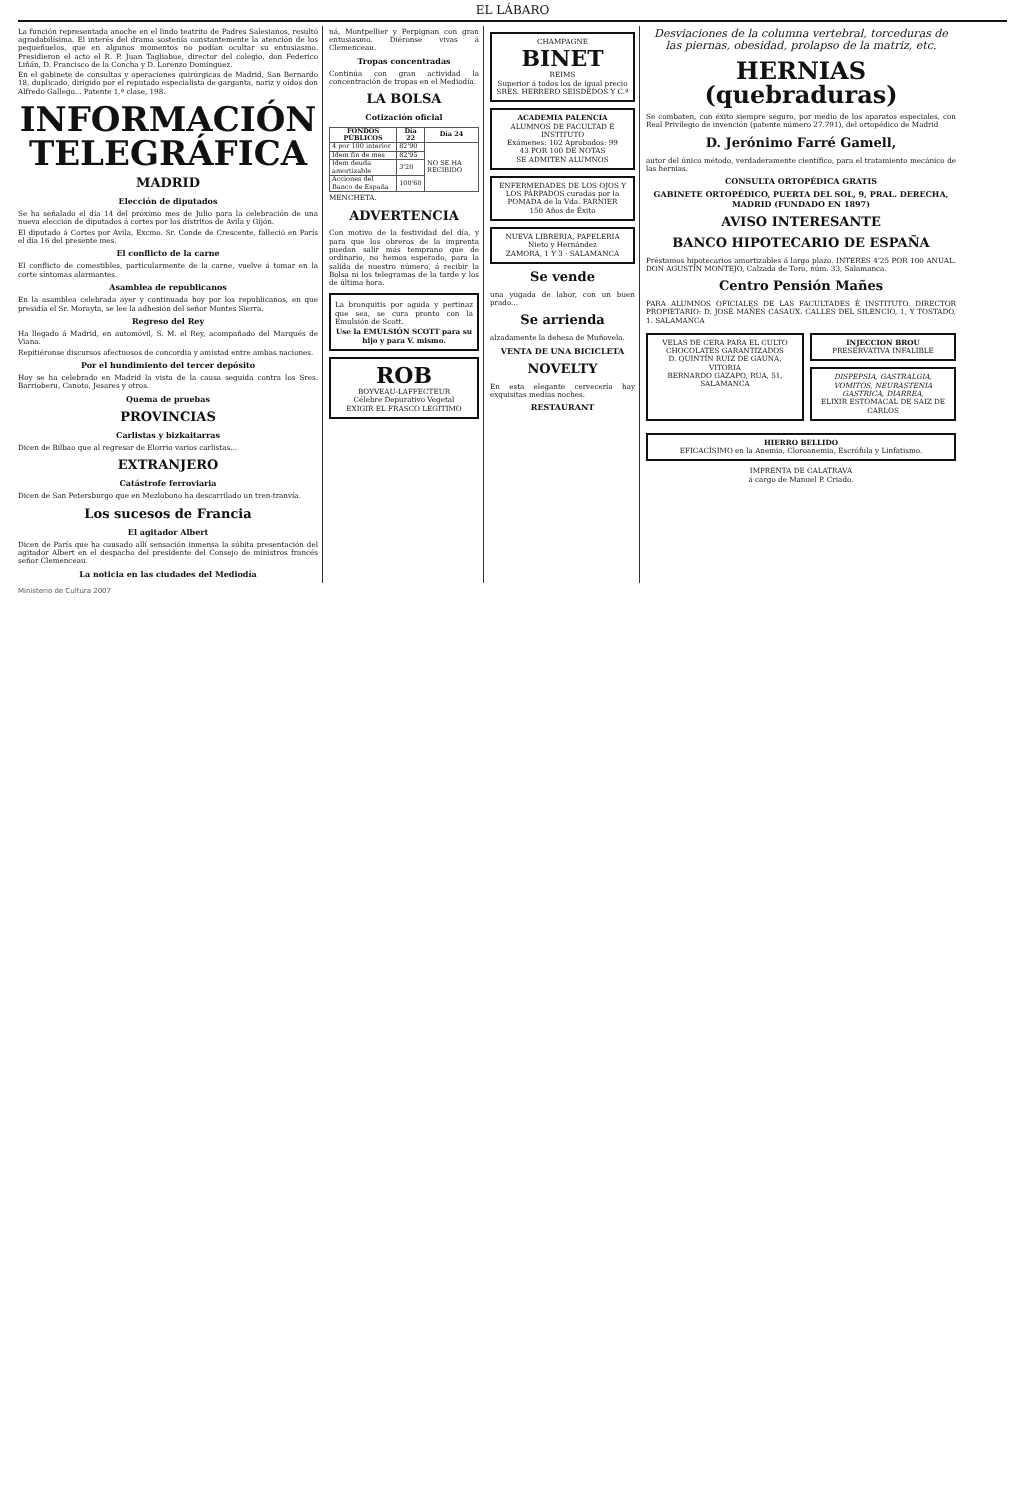EL LÁBARO
La función representada anoche en el lindo teatrito de Padres Salesianos, resultó agradabilísima. El interés del drama sostenía constantemente la atención de los pequeñuelos, que en algunos momentos no podían ocultar su entusiasmo. Presidieron el acto el R. P. Juan Tagliabue, director del colegio, don Federico Liñán, D. Francisco de la Concha y D. Lorenzo Domínguez.
En el gabinete de consultas y operaciones quirúrgicas de Madrid, San Bernardo 18, duplicado, dirigido por el reputado especialista de garganta, nariz y oídos don Alfredo Gallego... Patente 1.ª clase, 198.
INFORMACIÓN TELEGRÁFICA
MADRID
Elección de diputados
Se ha señalado el día 14 del próximo mes de Julio para la celebración de una nueva elección de diputados á cortes por los distritos de Avila y Gijón.
El diputado á Cortes por Avila, Excmo. Sr. Conde de Crescente, falleció en París el día 16 del presente mes.
El conflicto de la carne
El conflicto de comestibles, particularmente de la carne, vuelve á tomar en la corte síntomas alarmantes.
Asamblea de republicanos
En la asamblea celebrada ayer y continuada hoy por los republicanos, en que presidía el Sr. Morayta, se lee la adhesión del señor Montes Sierra.
Regreso del Rey
Ha llegado á Madrid, en automóvil, S. M. el Rey, acompañado del Marqués de Viana.
Repitiéronse discursos afectuosos de concordia y amistad entre ambas naciones.
Por el hundimiento del tercer depósito
Hoy se ha celebrado en Madrid la vista de la causa seguida contra los Sres. Barrioberu, Canoto, Jesares y otros.
Quema de pruebas
PROVINCIAS
Carlistas y bizkaitarras
Dicen de Bilbao que al regresar de Elorrio varios carlistas...
EXTRANJERO
Catástrofe ferroviaria
Dicen de San Petersburgo que en Mezlobono ha descarrilado un tren-tranvía.
Los sucesos de Francia
El agitador Albert
Dicen de París que ha causado allí sensación inmensa la súbita presentación del agitador Albert en el despacho del presidente del Consejo de ministros francés señor Clemenceau.
La noticia en las ciudades del Mediodía
ná, Montpellier y Perpignan con gran entusiasmo. Diéronse vivas á Clemenceau.
Tropas concentradas
Continúa con gran actividad la concentración de tropas en el Mediodía.
LA BOLSA
Cotización oficial
| FONDOS PÚBLICOS | Día 22 | Día 24 |
| --- | --- | --- |
| 4 por 100 interior | 82'90 | NO SE HA RECIBIDO |
| Idem fin de mes | 82'95 | |
| Idem deuda amortizable | 3'20 | |
| Acciones del Banco de España | 100'60 | |
MENCHETA.
ADVERTENCIA
Con motivo de la festividad del día, y para que los obreros de la imprenta puedan salir más temprano que de ordinario, no hemos esperado, para la salida de nuestro número, á recibir la Bolsa ni los telegramas de la tarde y los de última hora.
La bronquitis por aguda y pertinaz que sea, se cura pronto con la Emulsión de Scott.
Use la EMULSIÓN SCOTT para su hijo y para V. mismo.
ROB
BOYVEAU-LAFFECTEUR
Célebre Depurativo Vegetal
EXIGIR EL FRASCO LEGITIMO
CHAMPAGNE
BINET
REIMS
Superior á todos los de igual precio
SRES. HERRERO SEISDEDOS Y C.ª
ACADEMIA PALENCIA
ALUMNOS DE FACULTAD É INSTITUTO
Exámenes: 102 Aprobados: 99
43 POR 100 DE NOTAS
SE ADMITEN ALUMNOS
ENFERMEDADES DE LOS OJOS Y LOS PÁRPADOS curadas por la POMADA de la Vda. FARNIER
150 Años de Éxito
NUEVA LIBRERIA, PAPELERIA
Nieto y Hernández
ZAMORA, 1 Y 3 · SALAMANCA
Se vende
una yugada de labor, con un buen prado...
Se arrienda
alzadamente la dehesa de Muñovela.
VENTA DE UNA BICICLETA
NOVELTY
En esta elegante cervecería hay exquisitas medias noches.
RESTAURANT
Desviaciones de la columna vertebral, torceduras de las piernas, obesidad, prolapso de la matriz, etc.
HERNIAS (quebraduras)
Se combaten, con éxito siempre seguro, por medio de los aparatos especiales, con Real Privilegio de invención (patente número 27.791), del ortopédico de Madrid
D. Jerónimo Farré Gamell,
autor del único método, verdaderamente científico, para el tratamiento mecánico de las hernias.
CONSULTA ORTOPÉDICA GRATIS
GABINETE ORTOPÉDICO, PUERTA DEL SOL, 9, PRAL. DERECHA, MADRID (FUNDADO EN 1897)
AVISO INTERESANTE
BANCO HIPOTECARIO DE ESPAÑA
Préstamos hipotecarios amortizables á largo plazo. INTERES 4'25 POR 100 ANUAL. DON AGUSTÍN MONTEJO, Calzada de Toro, núm. 33, Salamanca.
Centro Pensión Mañes
PARA ALUMNOS OFICIALES DE LAS FACULTADES É INSTITUTO. DIRECTOR PROPIETARIO: D. JOSÉ MAÑES CASAUX. CALLES DEL SILENCIO, 1, Y TOSTADO, 1. SALAMANCA
VELAS DE CERA PARA EL CULTO
CHOCOLATES GARANTIZADOS
D. QUINTÍN RUIZ DE GAUNA, VITORIA
BERNARDO GAZAPO, RUA, 51, SALAMANCA
INJECCION BROU
PRESERVATIVA INFALIBLE
DISPEPSIA, GASTRALGIA, VOMITOS, NEURASTENIA GASTRICA, DIARREA,
ELIXIR ESTOMACAL DE SAIZ DE CARLOS
HIERRO BELLIDO
EFICACÍSIMO en la Anemia, Cloroanemia, Escrófula y Linfatismo.
IMPRENTA DE CALATRAVA
á cargo de Manuel P. Criado.
Ministerio de Cultura 2007